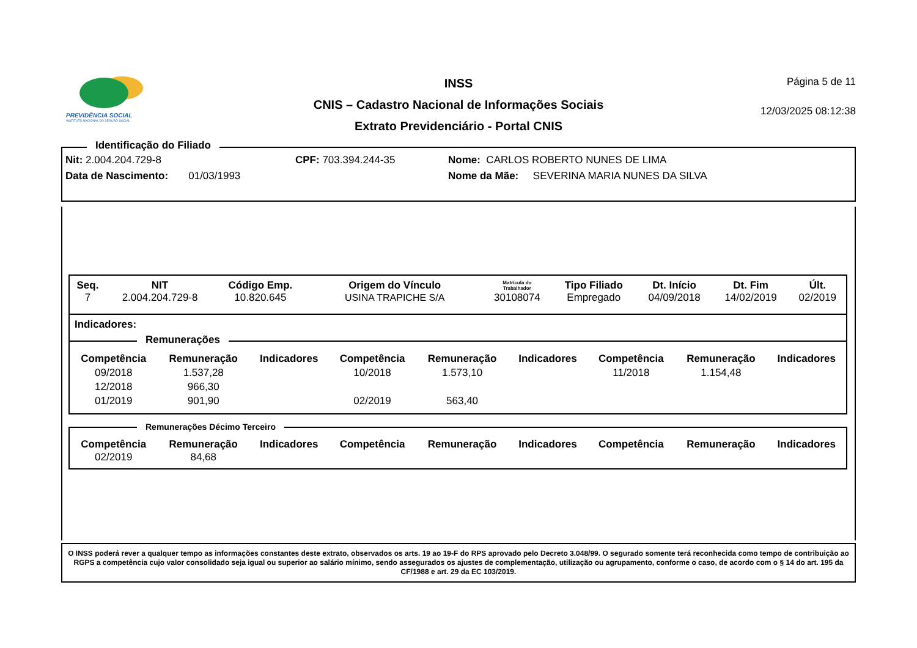PREVIDÊNCIA SOCIAL
INSTITUTO NACIONAL DO SEGURO SOCIAL
INSS
CNIS – Cadastro Nacional de Informações Sociais
Extrato Previdenciário - Portal CNIS
Página 5 de 11
12/03/2025 08:12:38
Identificação do Filiado
Nit: 2.004.204.729-8 CPF: 703.394.244-35 Nome: CARLOS ROBERTO NUNES DE LIMA
Data de Nascimento: 01/03/1993 Nome da Mãe: SEVERINA MARIA NUNES DA SILVA
| Seq. | NIT | Código Emp. | Origem do Vínculo | Matrícula do Trabalhador | Tipo Filiado | Dt. Início | Dt. Fim | Últ. |
| --- | --- | --- | --- | --- | --- | --- | --- | --- |
| 7 | 2.004.204.729-8 | 10.820.645 | USINA TRAPICHE S/A | 30108074 | Empregado | 04/09/2018 | 14/02/2019 | 02/2019 |
Indicadores:
Remunerações
| Competência | Remuneração | Indicadores | Competência | Remuneração | Indicadores | Competência | Remuneração | Indicadores |
| --- | --- | --- | --- | --- | --- | --- | --- | --- |
| 09/2018 | 1.537,28 | | 10/2018 | 1.573,10 | | 11/2018 | 1.154,48 | |
| 12/2018 | 966,30 | | | | | | | |
| 01/2019 | 901,90 | | 02/2019 | 563,40 | | | | |
Remunerações Décimo Terceiro
| Competência | Remuneração | Indicadores | Competência | Remuneração | Indicadores | Competência | Remuneração | Indicadores |
| --- | --- | --- | --- | --- | --- | --- | --- | --- |
| 02/2019 | 84,68 | | | | | | | |
O INSS poderá rever a qualquer tempo as informações constantes deste extrato, observados os arts. 19 ao 19-F do RPS aprovado pelo Decreto 3.048/99. O segurado somente terá reconhecida como tempo de contribuição ao RGPS a competência cujo valor consolidado seja igual ou superior ao salário mínimo, sendo assegurados os ajustes de complementação, utilização ou agrupamento, conforme o caso, de acordo com o § 14 do art. 195 da CF/1988 e art. 29 da EC 103/2019.